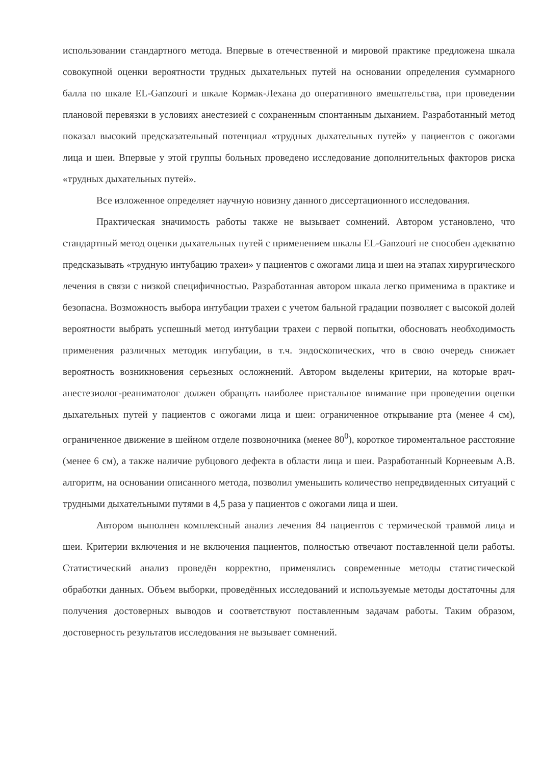использовании стандартного метода. Впервые в отечественной и мировой практике предложена шкала совокупной оценки вероятности трудных дыхательных путей на основании определения суммарного балла по шкале EL-Ganzouri и шкале Кормак-Лехана до оперативного вмешательства, при проведении плановой перевязки в условиях анестезией с сохраненным спонтанным дыханием. Разработанный метод показал высокий предсказательный потенциал «трудных дыхательных путей» у пациентов с ожогами лица и шеи. Впервые у этой группы больных проведено исследование дополнительных факторов риска «трудных дыхательных путей».
Все изложенное определяет научную новизну данного диссертационного исследования.
Практическая значимость работы также не вызывает сомнений. Автором установлено, что стандартный метод оценки дыхательных путей с применением шкалы EL-Ganzouri не способен адекватно предсказывать «трудную интубацию трахеи» у пациентов с ожогами лица и шеи на этапах хирургического лечения в связи с низкой специфичностью. Разработанная автором шкала легко применима в практике и безопасна. Возможность выбора интубации трахеи с учетом бальной градации позволяет с высокой долей вероятности выбрать успешный метод интубации трахеи с первой попытки, обосновать необходимость применения различных методик интубации, в т.ч. эндоскопических, что в свою очередь снижает вероятность возникновения серьезных осложнений. Автором выделены критерии, на которые врач-анестезиолог-реаниматолог должен обращать наиболее пристальное внимание при проведении оценки дыхательных путей у пациентов с ожогами лица и шеи: ограниченное открывание рта (менее 4 см), ограниченное движение в шейном отделе позвоночника (менее 80<sup>0</sup>), короткое тироментальное расстояние (менее 6 см), а также наличие рубцового дефекта в области лица и шеи. Разработанный Корнеевым А.В. алгоритм, на основании описанного метода, позволил уменьшить количество непредвиденных ситуаций с трудными дыхательными путями в 4,5 раза у пациентов с ожогами лица и шеи.
Автором выполнен комплексный анализ лечения 84 пациентов с термической травмой лица и шеи. Критерии включения и не включения пациентов, полностью отвечают поставленной цели работы. Статистический анализ проведён корректно, применялись современные методы статистической обработки данных. Объем выборки, проведённых исследований и используемые методы достаточны для получения достоверных выводов и соответствуют поставленным задачам работы. Таким образом, достоверность результатов исследования не вызывает сомнений.